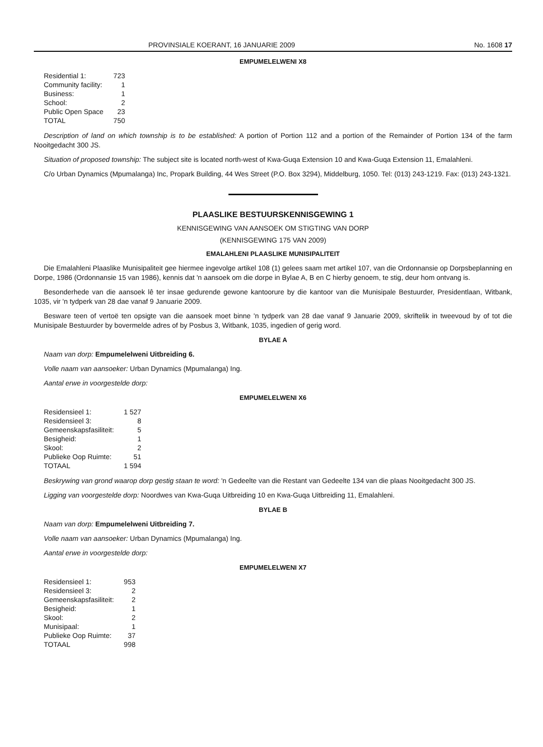PROVINSIALE KOERANT, 16 JANUARIE 2009 No. 1608 17
EMPUMELELWENI X8
| Residential 1: | 723 |
| Community facility: | 1 |
| Business: | 1 |
| School: | 2 |
| Public Open Space | 23 |
| TOTAL | 750 |
Description of land on which township is to be established: A portion of Portion 112 and a portion of the Remainder of Portion 134 of the farm Nooitgedacht 300 JS.
Situation of proposed township: The subject site is located north-west of Kwa-Guqa Extension 10 and Kwa-Guqa Extension 11, Emalahleni.
C/o Urban Dynamics (Mpumalanga) Inc, Propark Building, 44 Wes Street (P.O. Box 3294), Middelburg, 1050. Tel: (013) 243-1219. Fax: (013) 243-1321.
PLAASLIKE BESTUURSKENNISGEWING 1
KENNISGEWING VAN AANSOEK OM STIGTING VAN DORP
(KENNISGEWING 175 VAN 2009)
EMALAHLENI PLAASLIKE MUNISIPALITEIT
Die Emalahleni Plaaslike Munisipaliteit gee hiermee ingevolge artikel 108 (1) gelees saam met artikel 107, van die Ordonnansie op Dorpsbeplanning en Dorpe, 1986 (Ordonnansie 15 van 1986), kennis dat 'n aansoek om die dorpe in Bylae A, B en C hierby genoem, te stig, deur hom ontvang is.
Besonderhede van die aansoek lê ter insae gedurende gewone kantoorure by die kantoor van die Munisipale Bestuurder, Presidentlaan, Witbank, 1035, vir 'n tydperk van 28 dae vanaf 9 Januarie 2009.
Besware teen of vertoë ten opsigte van die aansoek moet binne 'n tydperk van 28 dae vanaf 9 Januarie 2009, skriftelik in tweevoud by of tot die Munisipale Bestuurder by bovermelde adres of by Posbus 3, Witbank, 1035, ingedien of gerig word.
BYLAE A
Naam van dorp: Empumelelweni Uitbreiding 6.
Volle naam van aansoeker: Urban Dynamics (Mpumalanga) Ing.
Aantal erwe in voorgestelde dorp:
EMPUMELELWENI X6
| Residensieel 1: | 1 527 |
| Residensieel 3: | 8 |
| Gemeenskapsfasiliteit: | 5 |
| Besigheid: | 1 |
| Skool: | 2 |
| Publieke Oop Ruimte: | 51 |
| TOTAAL | 1 594 |
Beskrywing van grond waarop dorp gestig staan te word: 'n Gedeelte van die Restant van Gedeelte 134 van die plaas Nooitgedacht 300 JS.
Ligging van voorgestelde dorp: Noordwes van Kwa-Guqa Uitbreiding 10 en Kwa-Guqa Uitbreiding 11, Emalahleni.
BYLAE B
Naam van dorp: Empumelelweni Uitbreiding 7.
Volle naam van aansoeker: Urban Dynamics (Mpumalanga) Ing.
Aantal erwe in voorgestelde dorp:
EMPUMELELWENI X7
| Residensieel 1: | 953 |
| Residensieel 3: | 2 |
| Gemeenskapsfasiliteit: | 2 |
| Besigheid: | 1 |
| Skool: | 2 |
| Munisipaal: | 1 |
| Publieke Oop Ruimte: | 37 |
| TOTAAL | 998 |